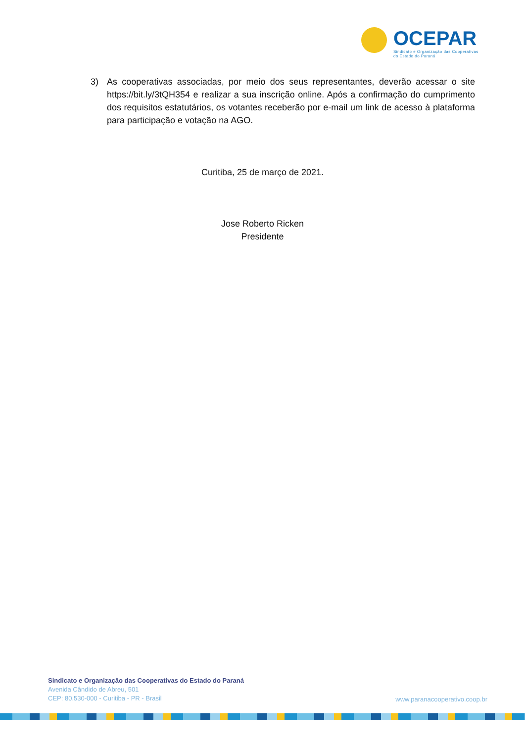OCEPAR
Sindicato e Organização das Cooperativas
do Estado do Paraná
3) As cooperativas associadas, por meio dos seus representantes, deverão acessar o site https://bit.ly/3tQH354 e realizar a sua inscrição online. Após a confirmação do cumprimento dos requisitos estatutários, os votantes receberão por e-mail um link de acesso à plataforma para participação e votação na AGO.
Curitiba, 25 de março de 2021.
Jose Roberto Ricken
Presidente
Sindicato e Organização das Cooperativas do Estado do Paraná
Avenida Cândido de Abreu, 501
CEP: 80.530-000 - Curitiba - PR - Brasil
www.paranacooperativo.coop.br